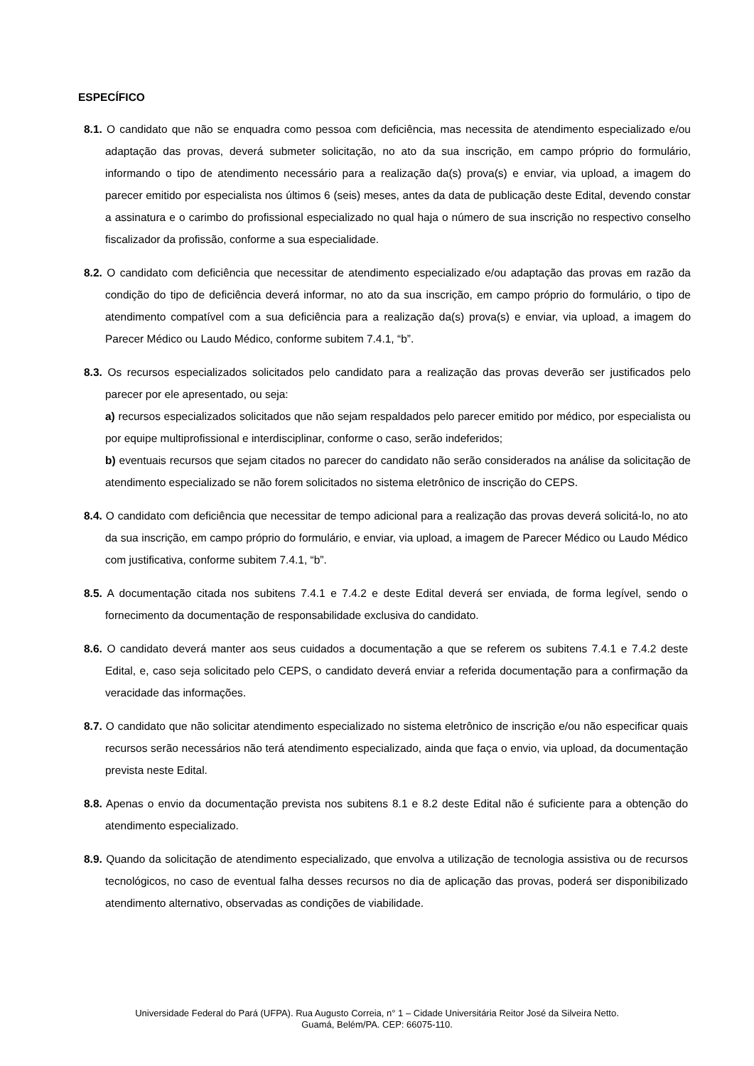ESPECÍFICO
8.1. O candidato que não se enquadra como pessoa com deficiência, mas necessita de atendimento especializado e/ou adaptação das provas, deverá submeter solicitação, no ato da sua inscrição, em campo próprio do formulário, informando o tipo de atendimento necessário para a realização da(s) prova(s) e enviar, via upload, a imagem do parecer emitido por especialista nos últimos 6 (seis) meses, antes da data de publicação deste Edital, devendo constar a assinatura e o carimbo do profissional especializado no qual haja o número de sua inscrição no respectivo conselho fiscalizador da profissão, conforme a sua especialidade.
8.2. O candidato com deficiência que necessitar de atendimento especializado e/ou adaptação das provas em razão da condição do tipo de deficiência deverá informar, no ato da sua inscrição, em campo próprio do formulário, o tipo de atendimento compatível com a sua deficiência para a realização da(s) prova(s) e enviar, via upload, a imagem do Parecer Médico ou Laudo Médico, conforme subitem 7.4.1, “b”.
8.3. Os recursos especializados solicitados pelo candidato para a realização das provas deverão ser justificados pelo parecer por ele apresentado, ou seja:
a) recursos especializados solicitados que não sejam respaldados pelo parecer emitido por médico, por especialista ou por equipe multiprofissional e interdisciplinar, conforme o caso, serão indeferidos;
b) eventuais recursos que sejam citados no parecer do candidato não serão considerados na análise da solicitação de atendimento especializado se não forem solicitados no sistema eletrônico de inscrição do CEPS.
8.4. O candidato com deficiência que necessitar de tempo adicional para a realização das provas deverá solicitá-lo, no ato da sua inscrição, em campo próprio do formulário, e enviar, via upload, a imagem de Parecer Médico ou Laudo Médico com justificativa, conforme subitem 7.4.1, “b”.
8.5. A documentação citada nos subitens 7.4.1 e 7.4.2 e deste Edital deverá ser enviada, de forma legível, sendo o fornecimento da documentação de responsabilidade exclusiva do candidato.
8.6. O candidato deverá manter aos seus cuidados a documentação a que se referem os subitens 7.4.1 e 7.4.2 deste Edital, e, caso seja solicitado pelo CEPS, o candidato deverá enviar a referida documentação para a confirmação da veracidade das informações.
8.7. O candidato que não solicitar atendimento especializado no sistema eletrônico de inscrição e/ou não especificar quais recursos serão necessários não terá atendimento especializado, ainda que faça o envio, via upload, da documentação prevista neste Edital.
8.8. Apenas o envio da documentação prevista nos subitens 8.1 e 8.2 deste Edital não é suficiente para a obtenção do atendimento especializado.
8.9. Quando da solicitação de atendimento especializado, que envolva a utilização de tecnologia assistiva ou de recursos tecnológicos, no caso de eventual falha desses recursos no dia de aplicação das provas, poderá ser disponibilizado atendimento alternativo, observadas as condições de viabilidade.
Universidade Federal do Pará (UFPA). Rua Augusto Correia, n° 1 – Cidade Universitária Reitor José da Silveira Netto.
Guamá, Belém/PA. CEP: 66075-110.